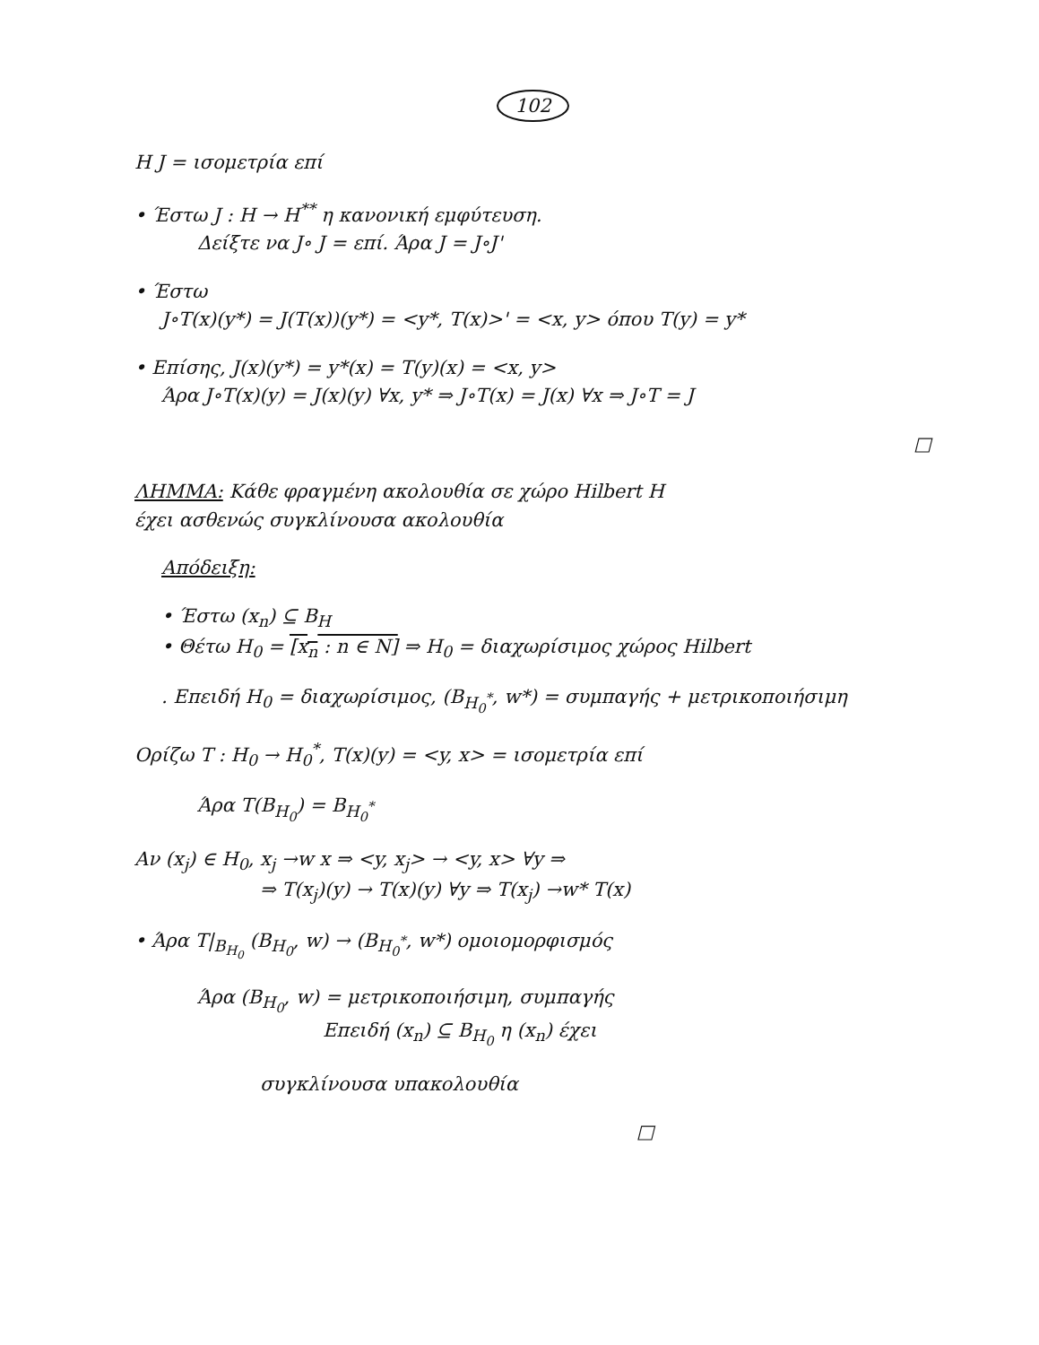102
Η J = ισομετρία επί
• Έστω J : H → H<sup>**</sup> η κανονική εμφύτευση.
Δείξτε να J∘ J = επί. Άρα J = J∘J'
• Έστω
J∘T(x)(y*) = J(T(x))(y*) = <y*, T(x)>' = <x, y> όπου T(y) = y*
• Επίσης, J(x)(y*) = y*(x) = T(y)(x) = <x, y>
Άρα J∘T(x)(y) = J(x)(y) ∀x, y* ⇒ J∘T(x) = J(x) ∀x ⇒ J∘T = J
□
ΛΗΜΜΑ: Κάθε φραγμένη ακολουθία σε χώρο Hilbert H
έχει ασθενώς συγκλίνουσα ακολουθία
Απόδειξη:
• Έστω (x<sub>n</sub>) ⊆ B<sub>H</sub>
• Θέτω H<sub>0</sub> = [x<sub>n</sub> : n ∈ N] ⇒ H<sub>0</sub> = διαχωρίσιμος χώρος Hilbert
. Επειδή H<sub>0</sub> = διαχωρίσιμος, (B<sub>H<sub>0</sub><sup>*</sup></sub>, w*) = συμπαγής + μετρικοποιήσιμη
Ορίζω T : H<sub>0</sub> → H<sub>0</sub><sup>*</sup>, T(x)(y) = <y, x> = ισομετρία επί
Άρα T(B<sub>H<sub>0</sub></sub>) = B<sub>H<sub>0</sub><sup>*</sup></sub>
Αν (x<sub>j</sub>) ∈ H<sub>0</sub>, x<sub>j</sub> →w x ⇒ <y, x<sub>j</sub>> → <y, x> ∀y ⇒
⇒ T(x<sub>j</sub>)(y) → T(x)(y) ∀y ⇒ T(x<sub>j</sub>) →w* T(x)
• Άρα T|<sub>B<sub>H<sub>0</sub></sub></sub> (B<sub>H<sub>0</sub></sub>, w) → (B<sub>H<sub>0</sub><sup>*</sup></sub>, w*) ομοιομορφισμός
Άρα (B<sub>H<sub>0</sub></sub>, w) = μετρικοποιήσιμη, συμπαγής
Επειδή (x<sub>n</sub>) ⊆ B<sub>H<sub>0</sub></sub> η (x<sub>n</sub>) έχει
συγκλίνουσα υπακολουθία
□